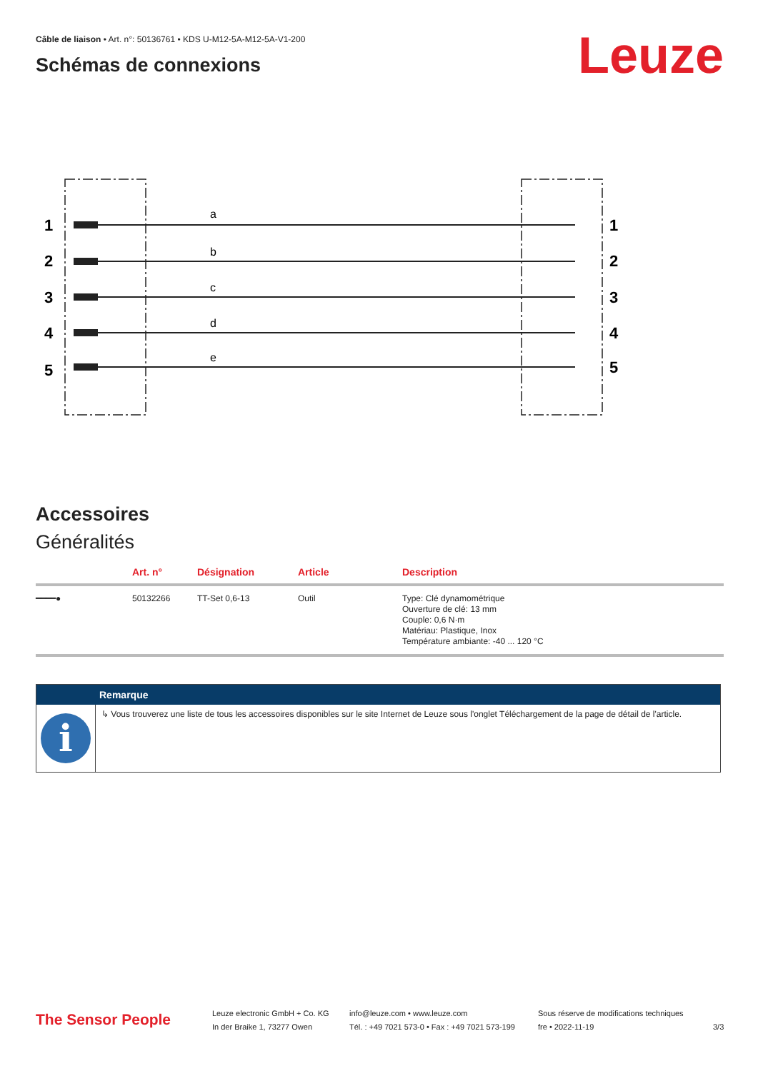Câble de liaison • Art. n°: 50136761 • KDS U-M12-5A-M12-5A-V1-200
Schémas de connexions Leuze
1
2
3
4
5
1
2
3
4
5
a
b
c
d
e
Accessoires
Généralités
| | Art. n° | Désignation | Article | Description |
| --- | --- | --- | --- | --- |
| ━━━━● | 50132266 | TT-Set 0,6-13 | Outil | Type: Clé dynamométrique Ouverture de clé: 13 mm Couple: 0,6 N·m Matériau: Plastique, Inox Température ambiante: -40 ... 120 °C |
Remarque
i
↳ Vous trouverez une liste de tous les accessoires disponibles sur le site Internet de Leuze sous l'onglet Téléchargement de la page de détail de l'article.
The Sensor People
Leuze electronic GmbH + Co. KG
In der Braike 1, 73277 Owen
info@leuze.com • www.leuze.com
Tél. : +49 7021 573-0 • Fax : +49 7021 573-199
Sous réserve de modifications techniques
fre • 2022-11-19
3/3